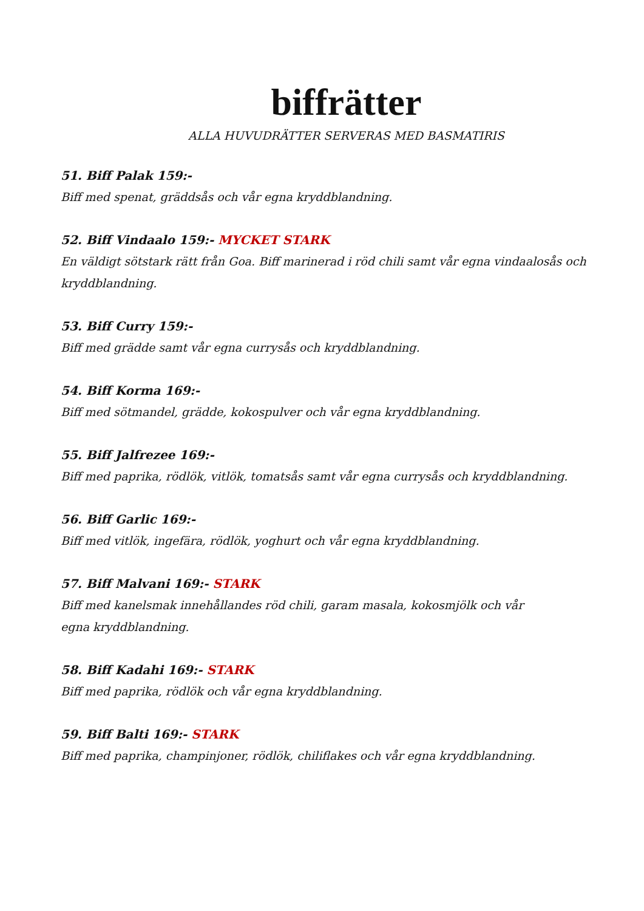biffrätter
ALLA HUVUDRÄTTER SERVERAS MED BASMATIRIS
51. Biff Palak 159:-
Biff med spenat, gräddsås och vår egna kryddblandning.
52. Biff Vindaalo 159:- MYCKET STARK
En väldigt sötstark rätt från Goa. Biff marinerad i röd chili samt vår egna vindaalosås och kryddblandning.
53. Biff Curry 159:-
Biff med grädde samt vår egna currysås och kryddblandning.
54. Biff Korma 169:-
Biff med sötmandel, grädde, kokospulver och vår egna kryddblandning.
55. Biff Jalfrezee 169:-
Biff med paprika, rödlök, vitlök, tomatsås samt vår egna currysås och kryddblandning.
56. Biff Garlic 169:-
Biff med vitlök, ingefära, rödlök, yoghurt och vår egna kryddblandning.
57. Biff Malvani 169:- STARK
Biff med kanelsmak innehållandes röd chili, garam masala, kokosmjölk och vår
egna kryddblandning.
58. Biff Kadahi 169:- STARK
Biff med paprika, rödlök och vår egna kryddblandning.
59. Biff Balti 169:- STARK
Biff med paprika, champinjoner, rödlök, chiliflakes och vår egna kryddblandning.